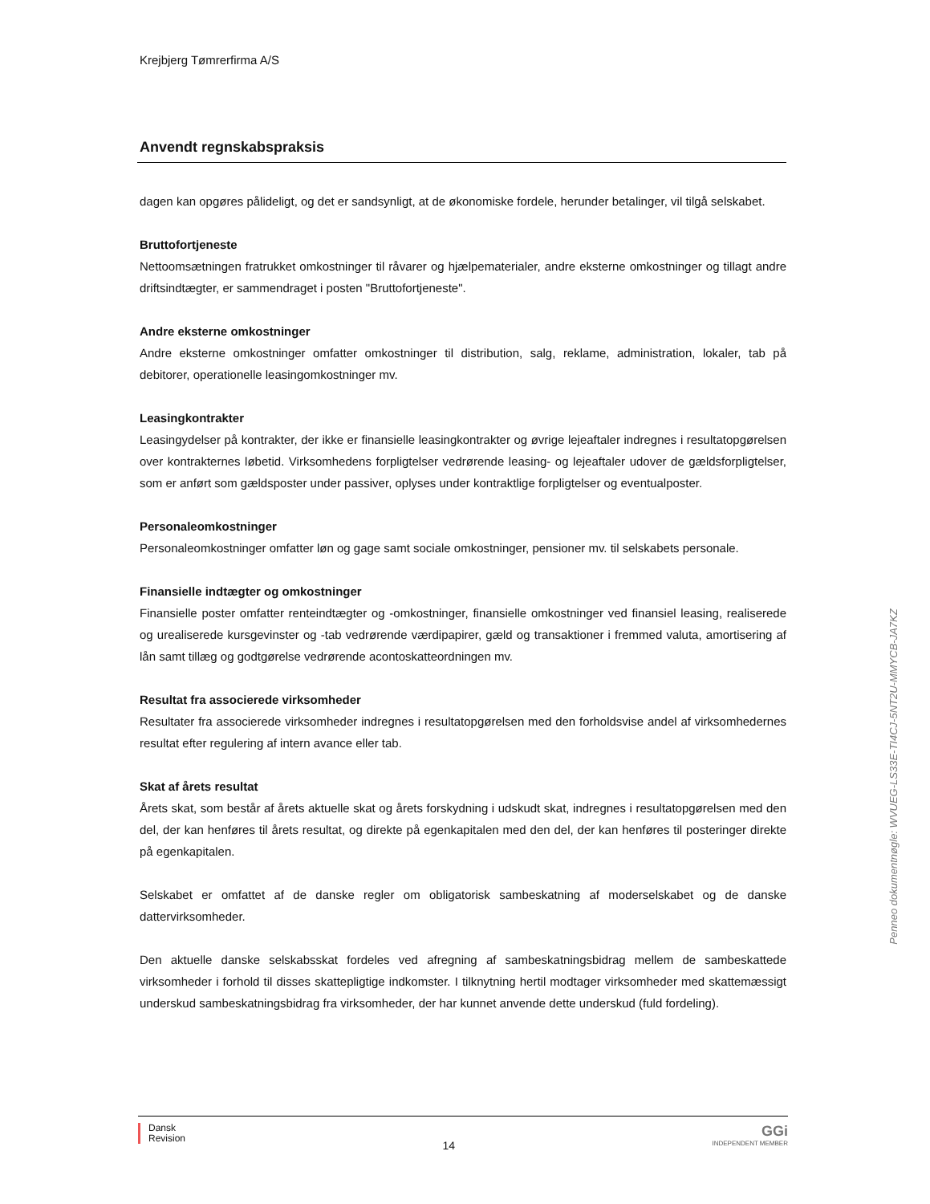Krejbjerg Tømrerfirma A/S
Anvendt regnskabspraksis
dagen kan opgøres pålideligt, og det er sandsynligt, at de økonomiske fordele, herunder betalinger, vil tilgå selskabet.
Bruttofortjeneste
Nettoomsætningen fratrukket omkostninger til råvarer og hjælpematerialer, andre eksterne omkostninger og tillagt andre driftsindtægter, er sammendraget i posten "Bruttofortjeneste".
Andre eksterne omkostninger
Andre eksterne omkostninger omfatter omkostninger til distribution, salg, reklame, administration, lokaler, tab på debitorer, operationelle leasingomkostninger mv.
Leasingkontrakter
Leasingydelser på kontrakter, der ikke er finansielle leasingkontrakter og øvrige lejeaftaler indregnes i resultatopgørelsen over kontrakternes løbetid. Virksomhedens forpligtelser vedrørende leasing- og lejeaftaler udover de gældsforpligtelser, som er anført som gældsposter under passiver, oplyses under kontraktlige forpligtelser og eventualposter.
Personaleomkostninger
Personaleomkostninger omfatter løn og gage samt sociale omkostninger, pensioner mv. til selskabets personale.
Finansielle indtægter og omkostninger
Finansielle poster omfatter renteindtægter og -omkostninger, finansielle omkostninger ved finansiel leasing, realiserede og urealiserede kursgevinster og -tab vedrørende værdipapirer, gæld og transaktioner i fremmed valuta, amortisering af lån samt tillæg og godtgørelse vedrørende acontoskatteordningen mv.
Resultat fra associerede virksomheder
Resultater fra associerede virksomheder indregnes i resultatopgørelsen med den forholdsvise andel af virksomhedernes resultat efter regulering af intern avance eller tab.
Skat af årets resultat
Årets skat, som består af årets aktuelle skat og årets forskydning i udskudt skat, indregnes i resultatopgørelsen med den del, der kan henføres til årets resultat, og direkte på egenkapitalen med den del, der kan henføres til posteringer direkte på egenkapitalen.
Selskabet er omfattet af de danske regler om obligatorisk sambeskatning af moderselskabet og de danske dattervirksomheder.
Den aktuelle danske selskabsskat fordeles ved afregning af sambeskatningsbidrag mellem de sambeskattede virksomheder i forhold til disses skattepligtige indkomster. I tilknytning hertil modtager virksomheder med skattemæssigt underskud sambeskatningsbidrag fra virksomheder, der har kunnet anvende dette underskud (fuld fordeling).
Dansk
Revision
14
GGi
INDEPENDENT MEMBER
Penneo dokumentnøgle: WVUEG-LS33E-TI4CJ-5NT2U-MMYCB-JA7KZ